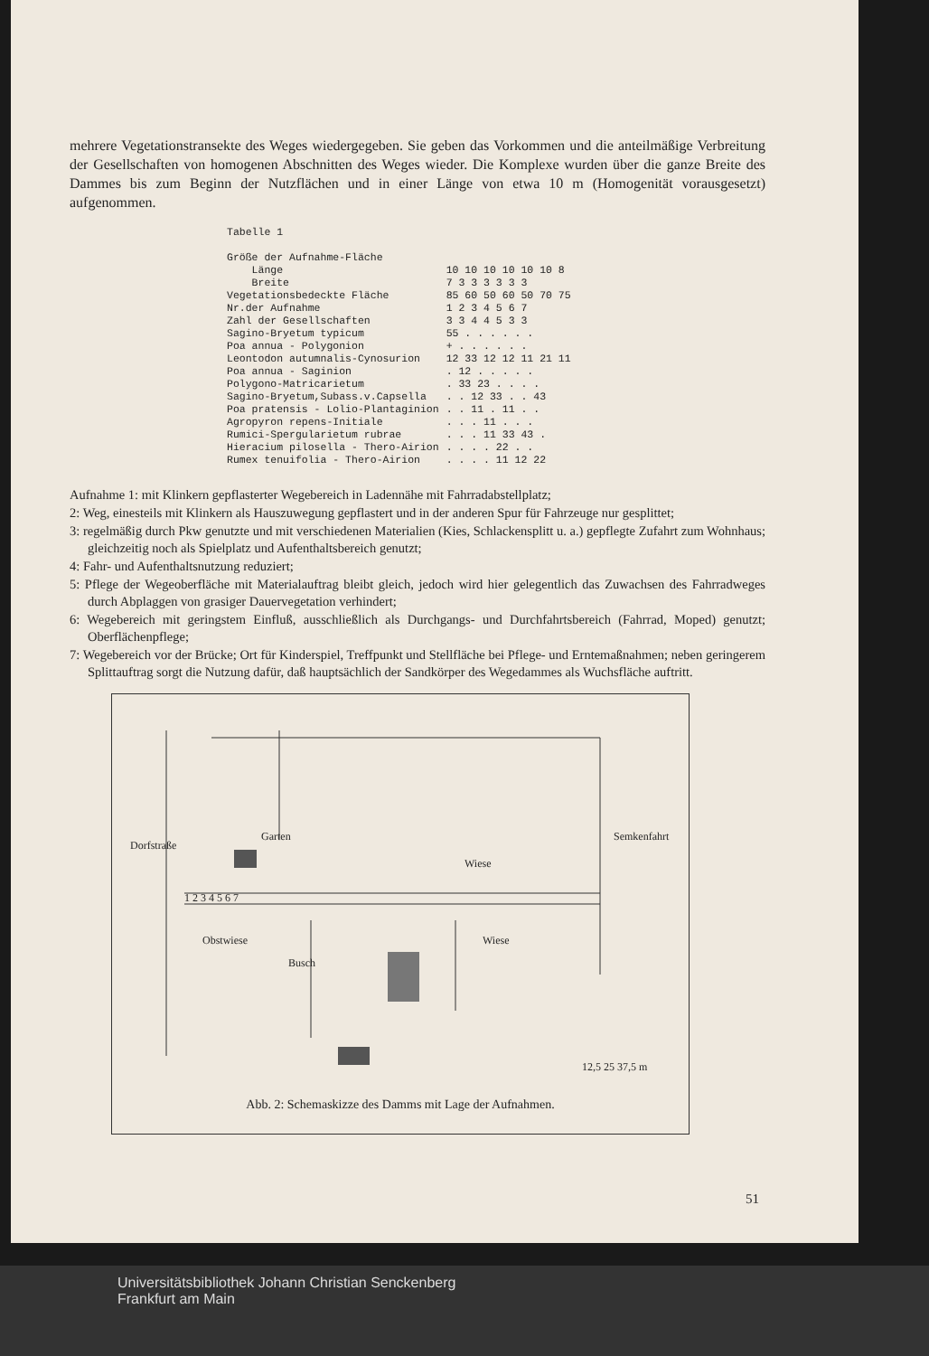mehrere Vegetationstransekte des Weges wiedergegeben. Sie geben das Vorkommen und die anteilmäßige Verbreitung der Gesellschaften von homogenen Abschnitten des Weges wieder. Die Komplexe wurden über die ganze Breite des Dammes bis zum Beginn der Nutzflächen und in einer Länge von etwa 10 m (Homogenität vorausgesetzt) aufgenommen.
| Tabelle 1 | |
| Größe der Aufnahme-Fläche | |
| Länge | 10 10 10 10 10 10 8 |
| Breite | 7 3 3 3 3 3 3 |
| Vegetationsbedeckte Fläche | 85 60 50 60 50 70 75 |
| Nr.der Aufnahme | 1 2 3 4 5 6 7 |
| Zahl der Gesellschaften | 3 3 4 4 5 3 3 |
| Sagino-Bryetum typicum | 55 . . . . . . |
| Poa annua - Polygonion | + . . . . . . |
| Leontodon autumnalis-Cynosurion | 12 33 12 12 11 21 11 |
| Poa annua - Saginion | . 12 . . . . . |
| Polygono-Matricarietum | . 33 23 . . . . |
| Sagino-Bryetum,Subass.v.Capsella | . . 12 33 . . 43 |
| Poa pratensis - Lolio-Plantaginion | . . 11 . 11 . . |
| Agropyron repens-Initiale | . . . 11 . . . |
| Rumici-Spergularietum rubrae | . . . 11 33 43 . |
| Hieracium pilosella - Thero-Airion | . . . . 22 . . |
| Rumex tenuifolia - Thero-Airion | . . . . 11 12 22 |
Aufnahme 1: mit Klinkern gepflasterter Wegebereich in Ladennähe mit Fahrradabstellplatz;
2: Weg, einesteils mit Klinkern als Hauszuwegung gepflastert und in der anderen Spur für Fahrzeuge nur gesplittet;
3: regelmäßig durch Pkw genutzte und mit verschiedenen Materialien (Kies, Schlackensplitt u. a.) gepflegte Zufahrt zum Wohnhaus; gleichzeitig noch als Spielplatz und Aufenthaltsbereich genutzt;
4: Fahr- und Aufenthaltsnutzung reduziert;
5: Pflege der Wegeoberfläche mit Materialauftrag bleibt gleich, jedoch wird hier gelegentlich das Zuwachsen des Fahrradweges durch Abplaggen von grasiger Dauervegetation verhindert;
6: Wegebereich mit geringstem Einfluß, ausschließlich als Durchgangs- und Durchfahrtsbereich (Fahrrad, Moped) genutzt; Oberflächenpflege;
7: Wegebereich vor der Brücke; Ort für Kinderspiel, Treffpunkt und Stellfläche bei Pflege- und Erntemaßnahmen; neben geringerem Splittauftrag sorgt die Nutzung dafür, daß hauptsächlich der Sandkörper des Wegedammes als Wuchsfläche auftritt.
Garten
Wiese
Wiese Obstwiese
Busch
Dorfstraße
Semkenfahrt
1 2 3 4 5 6 7
12,5 25 37,5 m
Abb. 2: Schemaskizze des Damms mit Lage der Aufnahmen.
51
Universitätsbibliothek Johann Christian Senckenberg
Frankfurt am Main